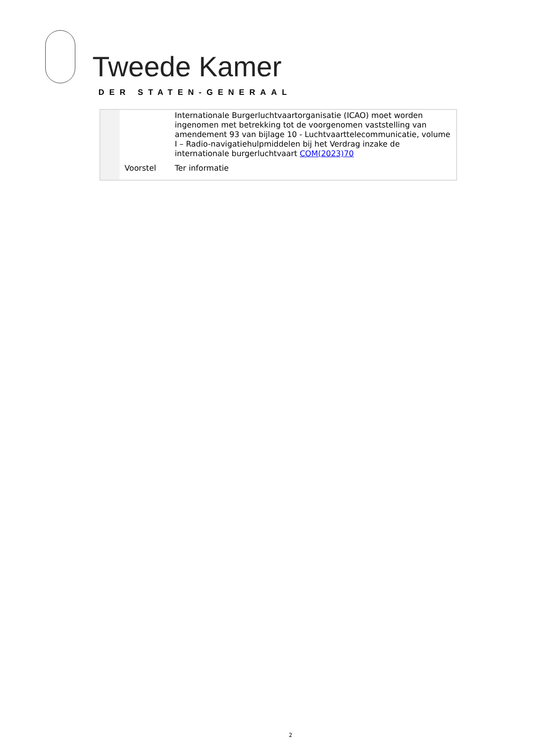Tweede Kamer
DER STATEN-GENERAAL
| | | Internationale Burgerluchtvaartorganisatie (ICAO) moet worden ingenomen met betrekking tot de voorgenomen vaststelling van amendement 93 van bijlage 10 - Luchtvaarttelecommunicatie, volume I – Radio-navigatiehulpmiddelen bij het Verdrag inzake de internationale burgerluchtvaart COM(2023)70 |
| | Voorstel | Ter informatie |
2